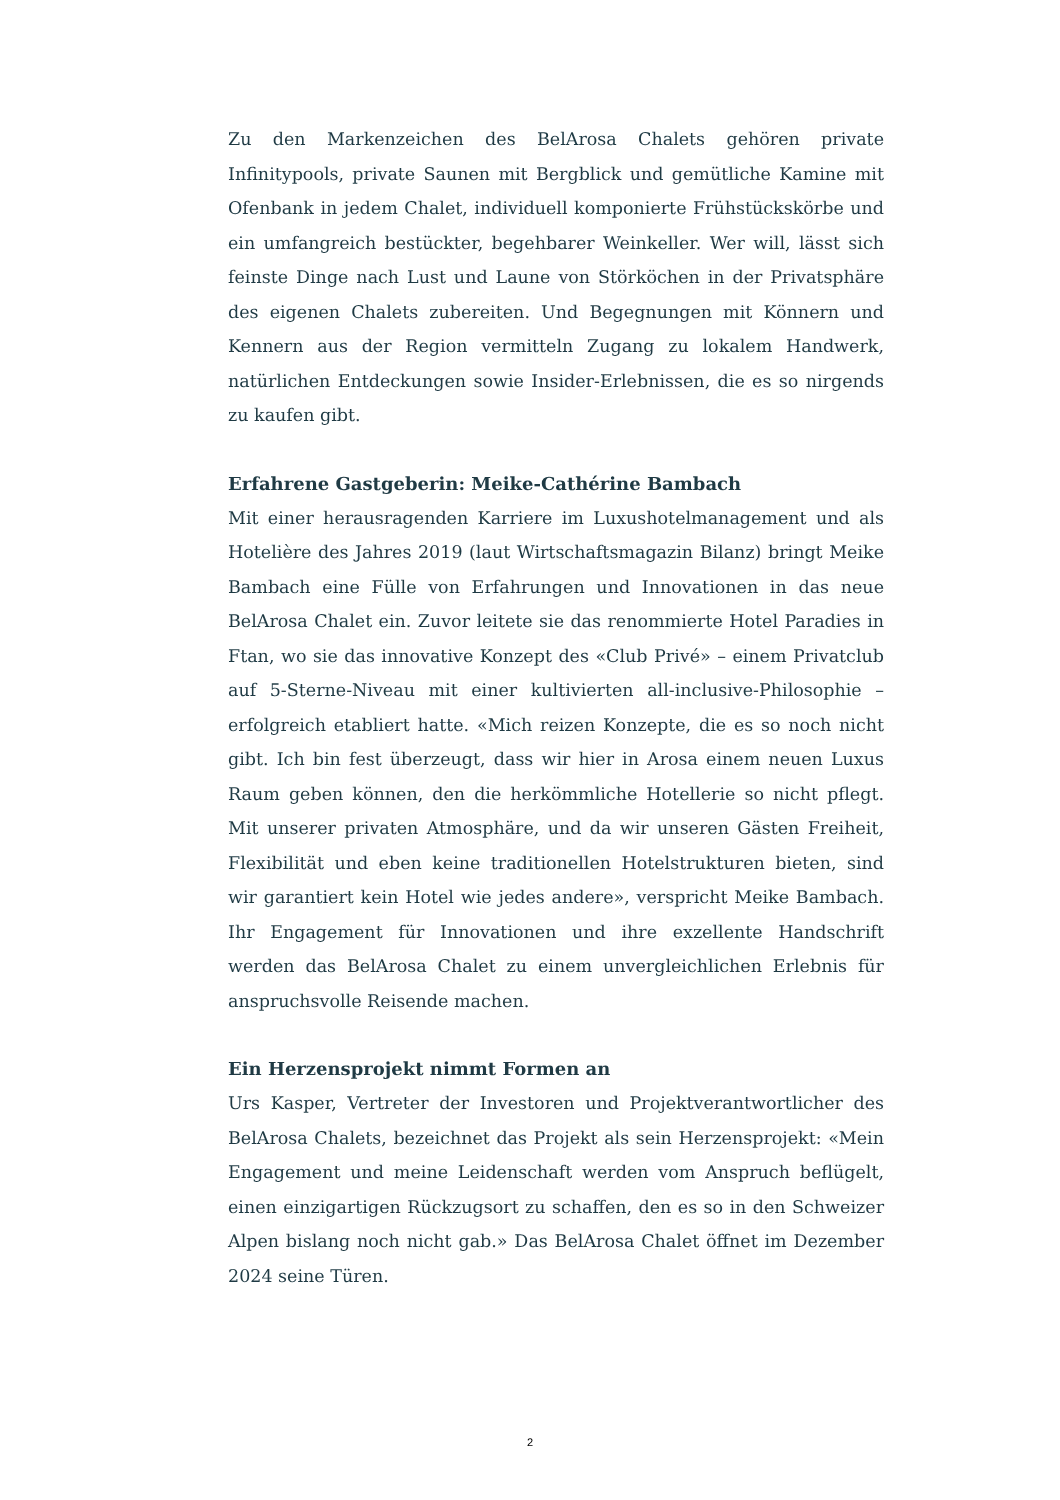Zu den Markenzeichen des BelArosa Chalets gehören private Infinitypools, private Saunen mit Bergblick und gemütliche Kamine mit Ofenbank in jedem Chalet, individuell komponierte Frühstückskörbe und ein umfangreich bestückter, begehbarer Weinkeller. Wer will, lässt sich feinste Dinge nach Lust und Laune von Störköchen in der Privatsphäre des eigenen Chalets zubereiten. Und Begegnungen mit Könnern und Kennern aus der Region vermitteln Zugang zu lokalem Handwerk, natürlichen Entdeckungen sowie Insider-Erlebnissen, die es so nirgends zu kaufen gibt.
Erfahrene Gastgeberin: Meike-Cathérine Bambach
Mit einer herausragenden Karriere im Luxushotelmanagement und als Hotelière des Jahres 2019 (laut Wirtschaftsmagazin Bilanz) bringt Meike Bambach eine Fülle von Erfahrungen und Innovationen in das neue BelArosa Chalet ein. Zuvor leitete sie das renommierte Hotel Paradies in Ftan, wo sie das innovative Konzept des «Club Privé» – einem Privatclub auf 5-Sterne-Niveau mit einer kultivierten all-inclusive-Philosophie – erfolgreich etabliert hatte. «Mich reizen Konzepte, die es so noch nicht gibt. Ich bin fest überzeugt, dass wir hier in Arosa einem neuen Luxus Raum geben können, den die herkömmliche Hotellerie so nicht pflegt. Mit unserer privaten Atmosphäre, und da wir unseren Gästen Freiheit, Flexibilität und eben keine traditionellen Hotelstrukturen bieten, sind wir garantiert kein Hotel wie jedes andere», verspricht Meike Bambach. Ihr Engagement für Innovationen und ihre exzellente Handschrift werden das BelArosa Chalet zu einem unvergleichlichen Erlebnis für anspruchsvolle Reisende machen.
Ein Herzensprojekt nimmt Formen an
Urs Kasper, Vertreter der Investoren und Projektverantwortlicher des BelArosa Chalets, bezeichnet das Projekt als sein Herzensprojekt: «Mein Engagement und meine Leidenschaft werden vom Anspruch beflügelt, einen einzigartigen Rückzugsort zu schaffen, den es so in den Schweizer Alpen bislang noch nicht gab.» Das BelArosa Chalet öffnet im Dezember 2024 seine Türen.
2